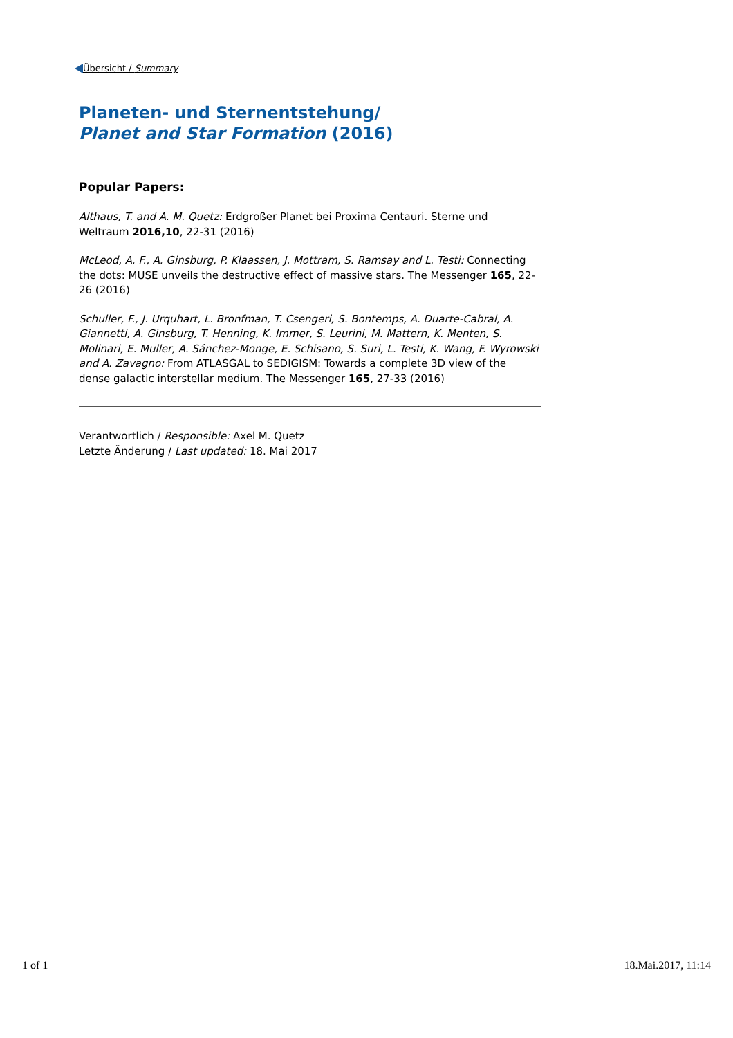Übersicht / Summary
Planeten- und Sternentstehung/
Planet and Star Formation (2016)
Popular Papers:
Althaus, T. and A. M. Quetz: Erdgroßer Planet bei Proxima Centauri. Sterne und Weltraum 2016,10, 22-31 (2016)
McLeod, A. F., A. Ginsburg, P. Klaassen, J. Mottram, S. Ramsay and L. Testi: Connecting the dots: MUSE unveils the destructive effect of massive stars. The Messenger 165, 22-26 (2016)
Schuller, F., J. Urquhart, L. Bronfman, T. Csengeri, S. Bontemps, A. Duarte-Cabral, A. Giannetti, A. Ginsburg, T. Henning, K. Immer, S. Leurini, M. Mattern, K. Menten, S. Molinari, E. Muller, A. Sánchez-Monge, E. Schisano, S. Suri, L. Testi, K. Wang, F. Wyrowski and A. Zavagno: From ATLASGAL to SEDIGISM: Towards a complete 3D view of the dense galactic interstellar medium. The Messenger 165, 27-33 (2016)
Verantwortlich / Responsible: Axel M. Quetz
Letzte Änderung / Last updated: 18. Mai 2017
1 of 1 18.Mai.2017, 11:14